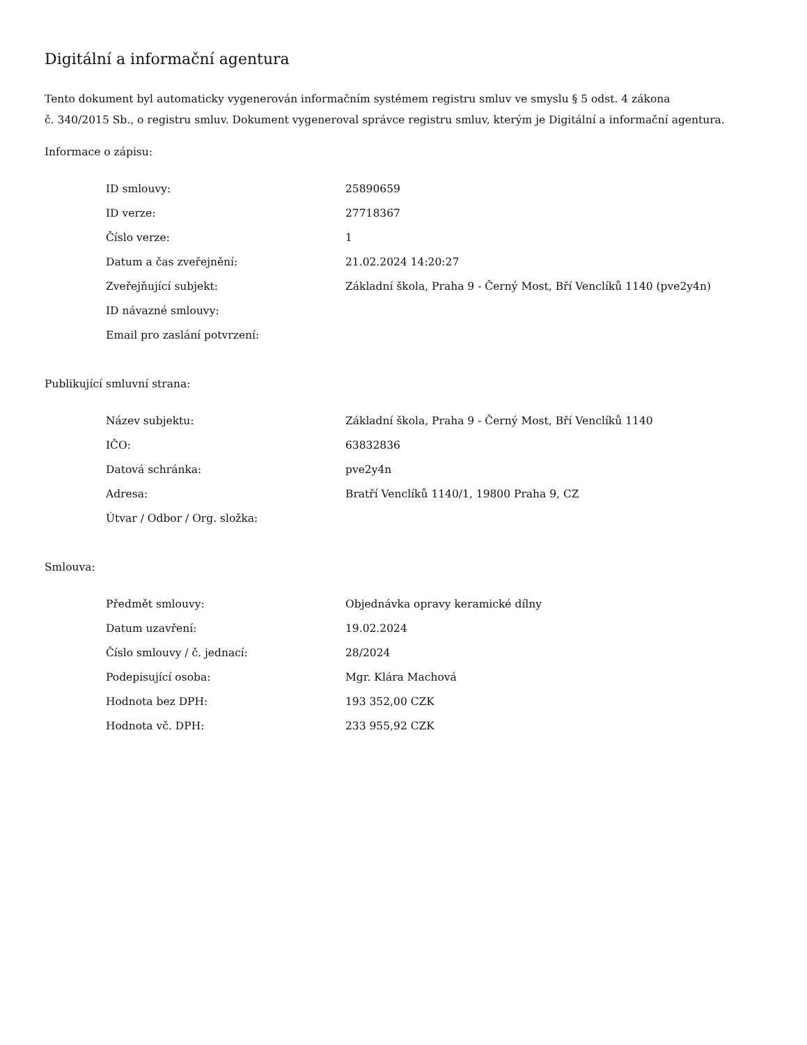Digitální a informační agentura
Tento dokument byl automaticky vygenerován informačním systémem registru smluv ve smyslu § 5 odst. 4 zákona
č. 340/2015 Sb., o registru smluv. Dokument vygeneroval správce registru smluv, kterým je Digitální a informační agentura.
Informace o zápisu:
| ID smlouvy: | 25890659 |
| ID verze: | 27718367 |
| Číslo verze: | 1 |
| Datum a čas zveřejnění: | 21.02.2024 14:20:27 |
| Zveřejňující subjekt: | Základní škola, Praha 9 - Černý Most, Bří Venclíků 1140 (pve2y4n) |
| ID návazné smlouvy: | |
| Email pro zaslání potvrzení: | |
Publikující smluvní strana:
| Název subjektu: | Základní škola, Praha 9 - Černý Most, Bří Venclíků 1140 |
| IČO: | 63832836 |
| Datová schránka: | pve2y4n |
| Adresa: | Bratří Venclíků 1140/1, 19800 Praha 9, CZ |
| Útvar / Odbor / Org. složka: | |
Smlouva:
| Předmět smlouvy: | Objednávka opravy keramické dílny |
| Datum uzavření: | 19.02.2024 |
| Číslo smlouvy / č. jednací: | 28/2024 |
| Podepisující osoba: | Mgr. Klára Machová |
| Hodnota bez DPH: | 193 352,00 CZK |
| Hodnota vč. DPH: | 233 955,92 CZK |